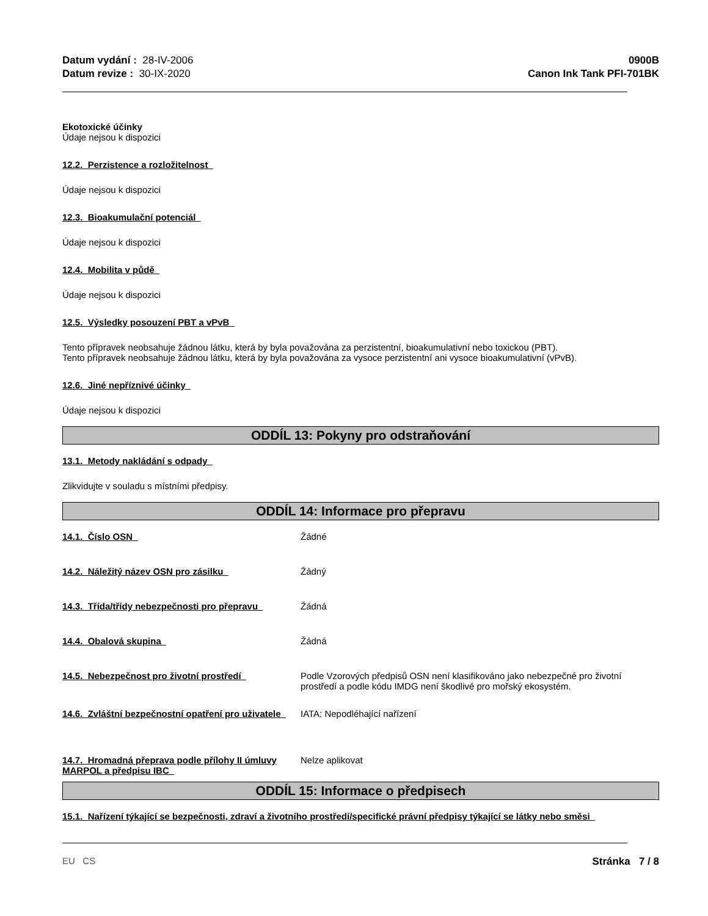Datum vydání : 28-IV-2006
Datum revize : 30-IX-2020
0900B
Canon Ink Tank PFI-701BK
Ekotoxické účinky
Údaje nejsou k dispozici
12.2. Perzistence a rozložitelnost
Údaje nejsou k dispozici
12.3. Bioakumulační potenciál
Údaje nejsou k dispozici
12.4. Mobilita v půdě
Údaje nejsou k dispozici
12.5. Výsledky posouzení PBT a vPvB
Tento přípravek neobsahuje žádnou látku, která by byla považována za perzistentní, bioakumulativní nebo toxickou (PBT).
Tento přípravek neobsahuje žádnou látku, která by byla považována za vysoce perzistentní ani vysoce bioakumulativní (vPvB).
12.6. Jiné nepříznivé účinky
Údaje nejsou k dispozici
ODDÍL 13: Pokyny pro odstraňování
13.1. Metody nakládání s odpady
Zlikvidujte v souladu s místními předpisy.
ODDÍL 14: Informace pro přepravu
14.1. Číslo OSN Žádné
14.2. Náležitý název OSN pro zásilku Žádný
14.3. Třída/třídy nebezpečnosti pro přepravu
Žádná
14.4. Obalová skupina Žádná
14.5. Nebezpečnost pro životní prostředí Podle Vzorových předpisů OSN není klasifikováno jako nebezpečné pro životní prostředí a podle kódu IMDG není škodlivé pro mořský ekosystém.
14.6. Zvláštní bezpečnostní opatření pro uživatele
IATA: Nepodléhající nařízení
14.7. Hromadná přeprava podle přílohy II úmluvy MARPOL a předpisu IBC
Nelze aplikovat
ODDÍL 15: Informace o předpisech
15.1. Nařízení týkající se bezpečnosti, zdraví a životního prostředí/specifické právní předpisy týkající se látky nebo směsi
EU CS Stránka 7 / 8